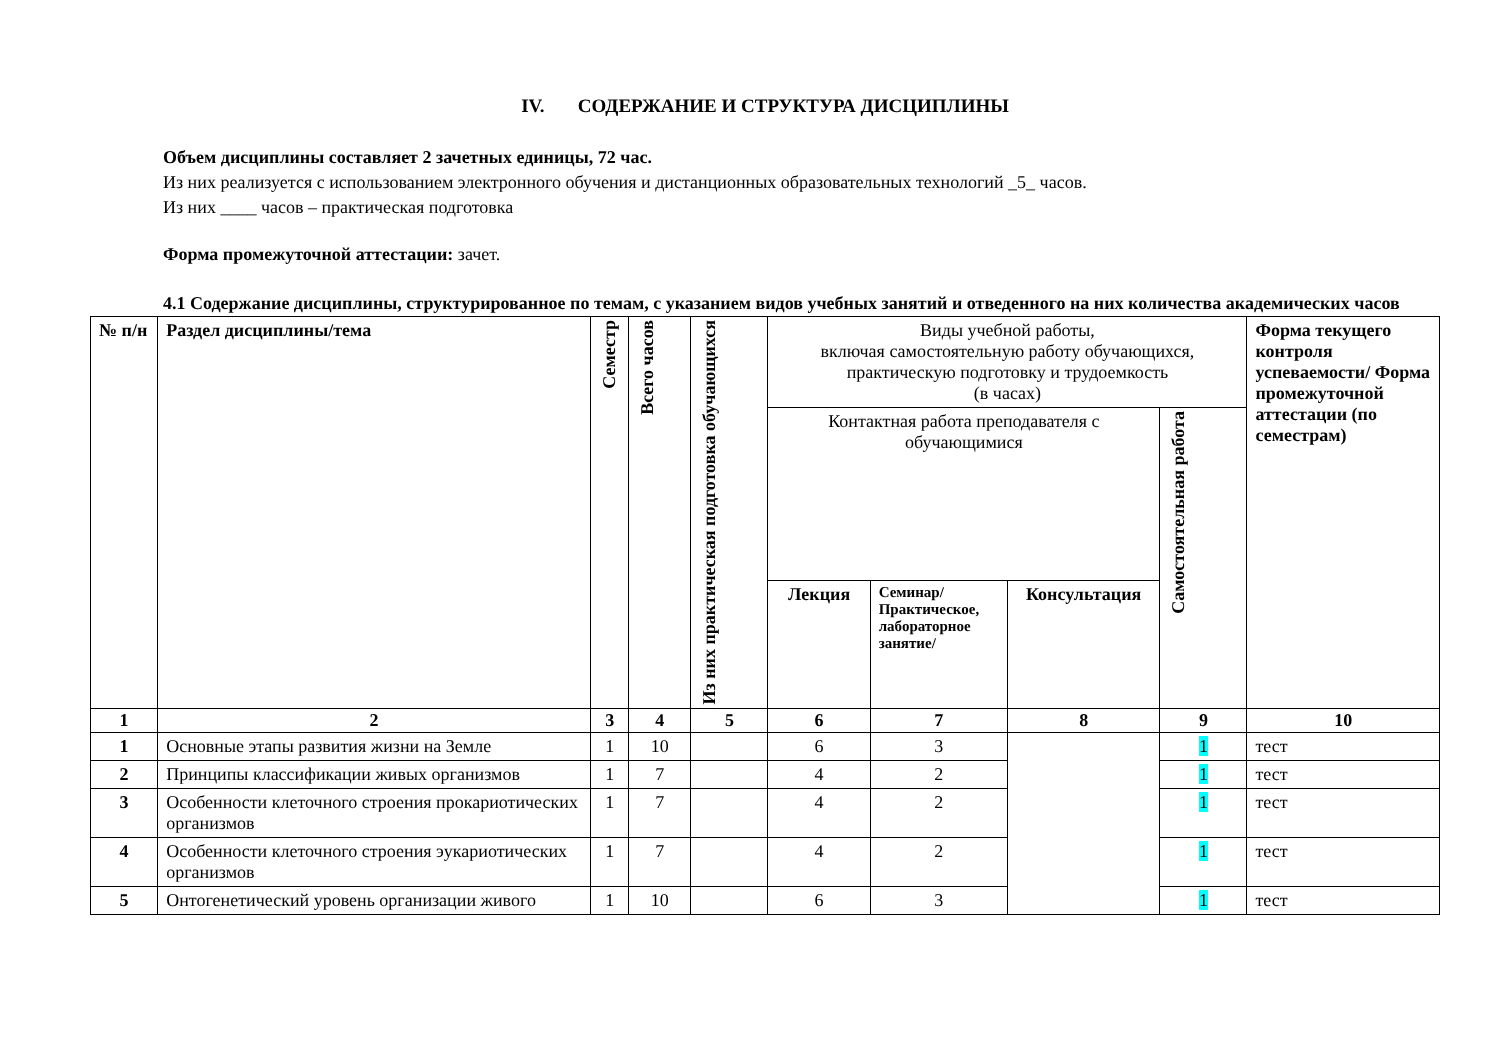IV. СОДЕРЖАНИЕ И СТРУКТУРА ДИСЦИПЛИНЫ
Объем дисциплины составляет 2 зачетных единицы, 72 час.
Из них реализуется с использованием электронного обучения и дистанционных образовательных технологий _5_ часов.
Из них ____ часов – практическая подготовка
Форма промежуточной аттестации: зачет.
4.1 Содержание дисциплины, структурированное по темам, с указанием видов учебных занятий и отведенного на них количества академических часов
| № п/н | Раздел дисциплины/тема | Семестр | Всего часов | Из них практическая подготовка обучающихся | Виды учебной работы, включая самостоятельную работу обучающихся, практическую подготовку и трудоемкость (в часах) | | | | Форма текущего контроля успеваемости/ Форма промежуточной аттестации (по семестрам) |
| --- | --- | --- | --- | --- | --- | --- | --- | --- | --- |
| | | | | | Контактная работа преподавателя с обучающимися | | | Самостоятельная работа | |
| | | | | | Лекция | Семинар/ Практическое, лабораторное занятие/ | Консультация | | |
| 1 | 2 | 3 | 4 | 5 | 6 | 7 | 8 | 9 | 10 |
| 1 | Основные этапы развития жизни на Земле | 1 | 10 | | 6 | 3 | | 1 | тест |
| 2 | Принципы классификации живых организмов | 1 | 7 | | 4 | 2 | | 1 | тест |
| 3 | Особенности клеточного строения прокариотических организмов | 1 | 7 | | 4 | 2 | | 1 | тест |
| 4 | Особенности клеточного строения эукариотических организмов | 1 | 7 | | 4 | 2 | | 1 | тест |
| 5 | Онтогенетический уровень организации живого | 1 | 10 | | 6 | 3 | | 1 | тест |